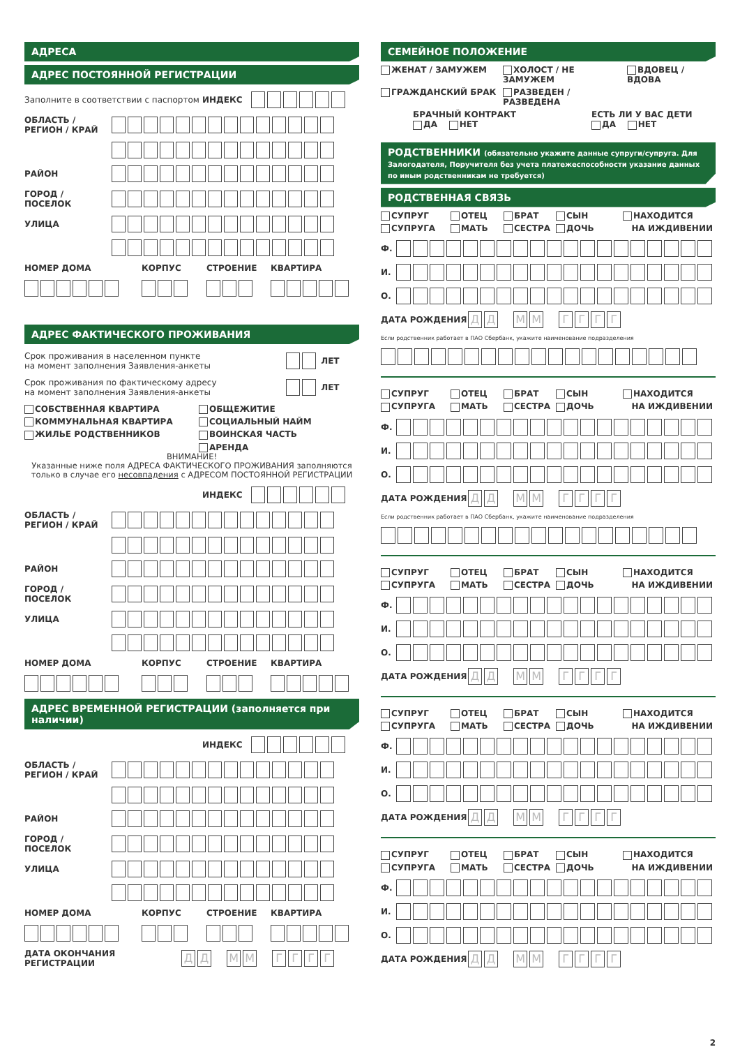АДРЕСА
АДРЕС ПОСТОЯННОЙ РЕГИСТРАЦИИ
Заполните в соответствии с паспортом ИНДЕКС
ОБЛАСТЬ / РЕГИОН / КРАЙ
РАЙОН
ГОРОД / ПОСЕЛОК
УЛИЦА
НОМЕР ДОМА КОРПУС СТРОЕНИЕ КВАРТИРА
АДРЕС ФАКТИЧЕСКОГО ПРОЖИВАНИЯ
Срок проживания в населенном пункте
на момент заполнения Заявления-анкеты ЛЕТ
Срок проживания по фактическому адресу
на момент заполнения Заявления-анкеты ЛЕТ
СОБСТВЕННАЯ КВАРТИРА ОБЩЕЖИТИЕ КОММУНАЛЬНАЯ КВАРТИРА СОЦИАЛЬНЫЙ НАЙМ ЖИЛЬЕ РОДСТВЕННИКОВ ВОИНСКАЯ ЧАСТЬ АРЕНДА
ВНИМАНИЕ!
Указанные ниже поля АДРЕСА ФАКТИЧЕСКОГО ПРОЖИВАНИЯ заполняются
только в случае его несовпадения с АДРЕСОМ ПОСТОЯННОЙ РЕГИСТРАЦИИ
ИНДЕКС
ОБЛАСТЬ / РЕГИОН / КРАЙ
РАЙОН
ГОРОД / ПОСЕЛОК
УЛИЦА
НОМЕР ДОМА КОРПУС СТРОЕНИЕ КВАРТИРА
АДРЕС ВРЕМЕННОЙ РЕГИСТРАЦИИ (заполняется при наличии)
ИНДЕКС
ОБЛАСТЬ / РЕГИОН / КРАЙ
РАЙОН
ГОРОД / ПОСЕЛОК
УЛИЦА
НОМЕР ДОМА КОРПУС СТРОЕНИЕ КВАРТИРА
ДАТА ОКОНЧАНИЯ РЕГИСТРАЦИИ ДД ММ ГГГГ
СЕМЕЙНОЕ ПОЛОЖЕНИЕ
ЖЕНАТ / ЗАМУЖЕМ ХОЛОСТ / НЕ ЗАМУЖЕМ ВДОВЕЦ / ВДОВА ГРАЖДАНСКИЙ БРАК РАЗВЕДЕН / РАЗВЕДЕНА
БРАЧНЫЙ КОНТРАКТ
ДА НЕТ
ЕСТЬ ЛИ У ВАС ДЕТИ
ДА НЕТ
РОДСТВЕННИКИ (обязательно укажите данные супруги/супруга. Для Залогодателя, Поручителя без учета платежеспособности указание данных по иным родственникам не требуется)
РОДСТВЕННАЯ СВЯЗЬ
СУПРУГ ОТЕЦ БРАТ СЫН НАХОДИТСЯ СУПРУГА МАТЬ СЕСТРА ДОЧЬ НА ИЖДИВЕНИИ
Ф.
И.
О.
ДАТА РОЖДЕНИЯ ДД ММ ГГГГ
Если родственник работает в ПАО Сбербанк, укажите наименование подразделения
СУПРУГ ОТЕЦ БРАТ СЫН НАХОДИТСЯ СУПРУГА МАТЬ СЕСТРА ДОЧЬ НА ИЖДИВЕНИИ
Ф.
И.
О.
ДАТА РОЖДЕНИЯ ДД ММ ГГГГ
Если родственник работает в ПАО Сбербанк, укажите наименование подразделения
СУПРУГ ОТЕЦ БРАТ СЫН НАХОДИТСЯ СУПРУГА МАТЬ СЕСТРА ДОЧЬ НА ИЖДИВЕНИИ
Ф.
И.
О.
ДАТА РОЖДЕНИЯ ДД ММ ГГГГ
СУПРУГ ОТЕЦ БРАТ СЫН НАХОДИТСЯ СУПРУГА МАТЬ СЕСТРА ДОЧЬ НА ИЖДИВЕНИИ
Ф.
И.
О.
ДАТА РОЖДЕНИЯ ДД ММ ГГГГ
СУПРУГ ОТЕЦ БРАТ СЫН НАХОДИТСЯ СУПРУГА МАТЬ СЕСТРА ДОЧЬ НА ИЖДИВЕНИИ
Ф.
И.
О.
ДАТА РОЖДЕНИЯ ДД ММ ГГГГ
2